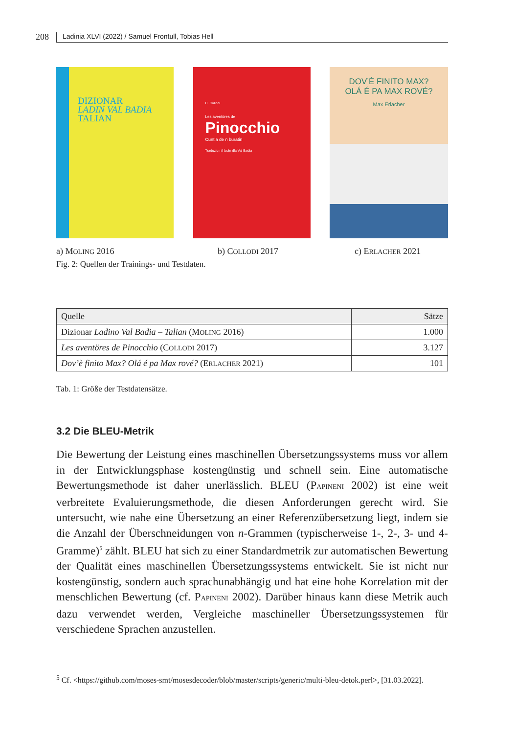208 Ladinia XLVI (2022) / Samuel Frontull, Tobias Hell
DIZIONAR
LADIN VAL BADIA
TALIAN
C. Collodi
Les aventöres de
Pinocchio
Cuntia de n buratin
Traduziun tl ladin dla Val Badia
DOV’È FINITO MAX?
OLÁ É PA MAX ROVÉ?
Max Erlacher
a) MOLING 2016 b) COLLODI 2017 c) ERLACHER 2021
Fig. 2: Quellen der Trainings- und Testdaten.
| Quelle | Sätze |
| --- | --- |
| Dizionar Ladino Val Badia – Talian (M OLING 2016) | 1.000 |
| Les aventöres de Pinocchio (C OLLODI 2017) | 3.127 |
| Dov’è finito Max? Olá é pa Max rové? (E RLACHER 2021) | 101 |
Tab. 1: Größe der Testdatensätze.
3.2 Die BLEU-Metrik
Die Bewertung der Leistung eines maschinellen Übersetzungssystems muss vor allem in der Entwicklungsphase kostengünstig und schnell sein. Eine automatische Bewertungsmethode ist daher unerlässlich. BLEU (PAPINENI 2002) ist eine weit verbreitete Evaluierungsmethode, die diesen Anforderungen gerecht wird. Sie untersucht, wie nahe eine Übersetzung an einer Referenzübersetzung liegt, indem sie die Anzahl der Überschneidungen von n-Grammen (typischerweise 1-, 2-, 3- und 4-Gramme)<sup>5</sup> zählt. BLEU hat sich zu einer Standardmetrik zur automatischen Bewertung der Qualität eines maschinellen Übersetzungssystems entwickelt. Sie ist nicht nur kostengünstig, sondern auch sprachunabhängig und hat eine hohe Korrelation mit der menschlichen Bewertung (cf. PAPINENI 2002). Darüber hinaus kann diese Metrik auch dazu verwendet werden, Vergleiche maschineller Übersetzungssystemen für verschiedene Sprachen anzustellen.
<sup>5</sup> Cf. <https://github.com/moses-smt/mosesdecoder/blob/master/scripts/generic/multi-bleu-detok.perl>, [31.03.2022].